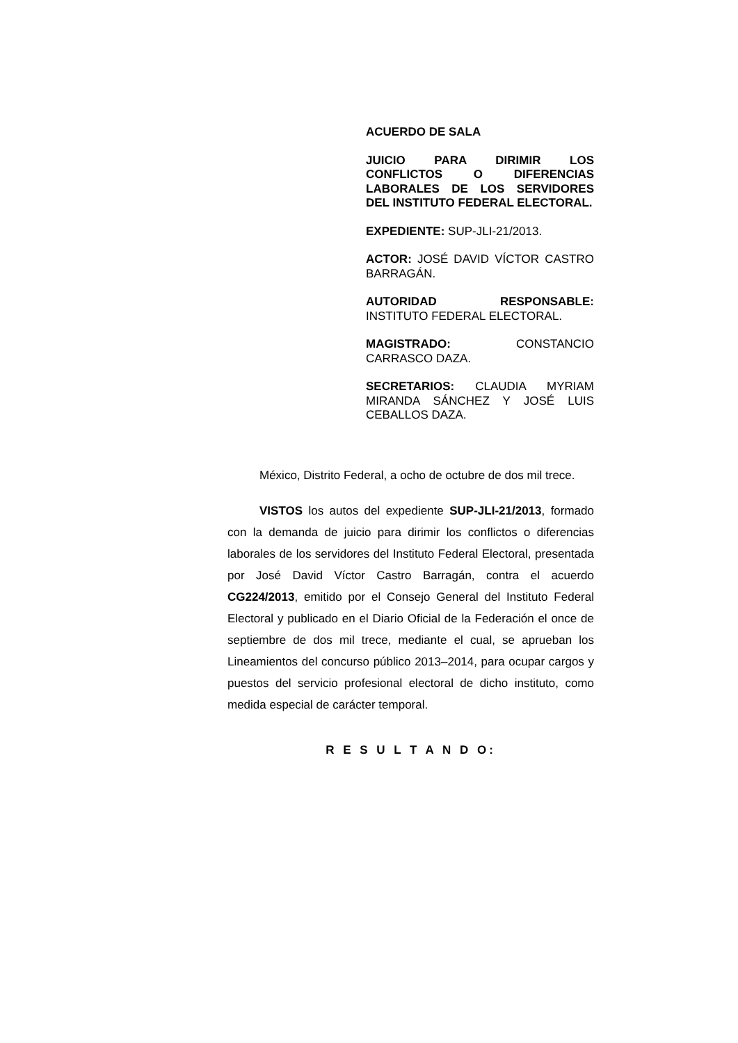ACUERDO DE SALA
JUICIO PARA DIRIMIR LOS CONFLICTOS O DIFERENCIAS LABORALES DE LOS SERVIDORES DEL INSTITUTO FEDERAL ELECTORAL.
EXPEDIENTE: SUP-JLI-21/2013.
ACTOR: JOSÉ DAVID VÍCTOR CASTRO BARRAGÁN.
AUTORIDAD RESPONSABLE: INSTITUTO FEDERAL ELECTORAL.
MAGISTRADO: CONSTANCIO CARRASCO DAZA.
SECRETARIOS: CLAUDIA MYRIAM MIRANDA SÁNCHEZ Y JOSÉ LUIS CEBALLOS DAZA.
México, Distrito Federal, a ocho de octubre de dos mil trece.
VISTOS los autos del expediente SUP-JLI-21/2013, formado con la demanda de juicio para dirimir los conflictos o diferencias laborales de los servidores del Instituto Federal Electoral, presentada por José David Víctor Castro Barragán, contra el acuerdo CG224/2013, emitido por el Consejo General del Instituto Federal Electoral y publicado en el Diario Oficial de la Federación el once de septiembre de dos mil trece, mediante el cual, se aprueban los Lineamientos del concurso público 2013–2014, para ocupar cargos y puestos del servicio profesional electoral de dicho instituto, como medida especial de carácter temporal.
R E S U L T A N D O: